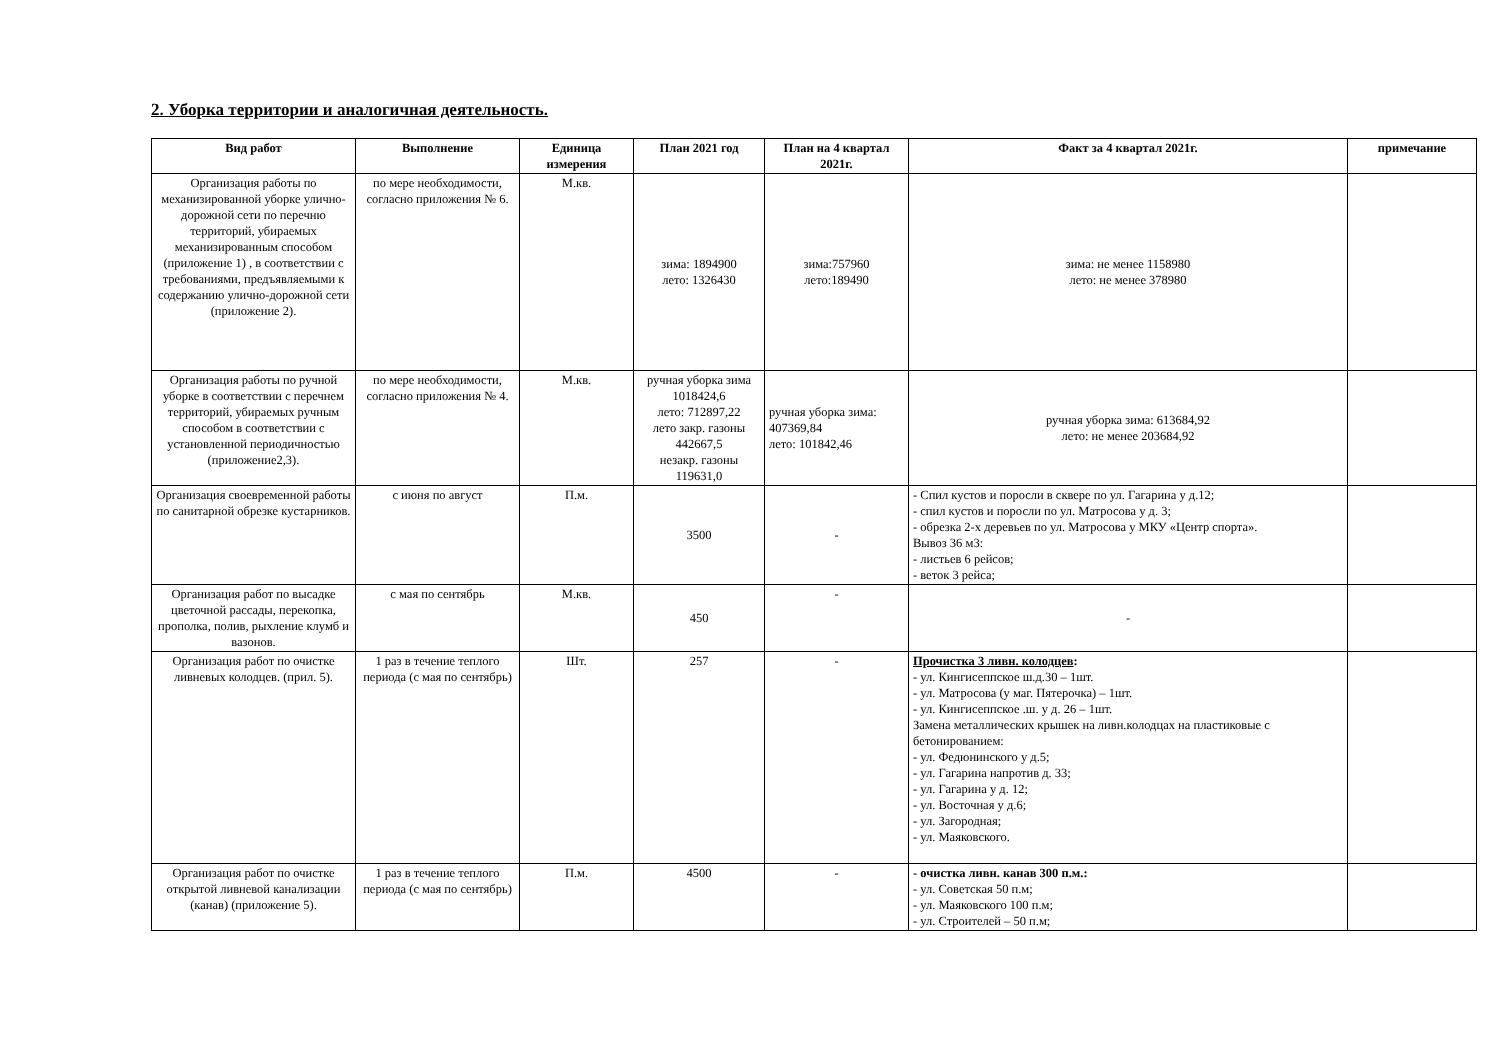2. Уборка территории и аналогичная деятельность.
| Вид работ | Выполнение | Единица измерения | План 2021 год | План на 4 квартал 2021г. | Факт за 4 квартал 2021г. | примечание |
| --- | --- | --- | --- | --- | --- | --- |
| Организация работы по механизированной уборке улично-дорожной сети по перечню территорий, убираемых механизированным способом (приложение 1) , в соответствии с требованиями, предъявляемыми к содержанию улично-дорожной сети (приложение 2). | по мере необходимости, согласно приложения № 6. | М.кв. | зима: 1894900 лето: 1326430 | зима:757960 лето:189490 | зима: не менее 1158980 лето: не менее 378980 | |
| Организация работы по ручной уборке в соответствии с перечнем территорий, убираемых ручным способом в соответствии с установленной периодичностью (приложение2,3). | по мере необходимости, согласно приложения № 4. | М.кв. | ручная уборка зима 1018424,6 лето: 712897,22 лето закр. газоны 442667,5 незакр. газоны 119631,0 | ручная уборка зима: 407369,84 лето: 101842,46 | ручная уборка зима: 613684,92 лето: не менее 203684,92 | |
| Организация своевременной работы по санитарной обрезке кустарников. | с июня по август | П.м. | 3500 | - | - Спил кустов и поросли в сквере по ул. Гагарина у д.12; - спил кустов и поросли по ул. Матросова у д. 3; - обрезка 2-х деревьев по ул. Матросова у МКУ «Центр спорта». Вывоз 36 м3: - листьев 6 рейсов; - веток 3 рейса; | |
| Организация работ по высадке цветочной рассады, перекопка, прополка, полив, рыхление клумб и вазонов. | с мая по сентябрь | М.кв. | 450 | - | - | |
| Организация работ по очистке ливневых колодцев. (прил. 5). | 1 раз в течение теплого периода (с мая по сентябрь) | Шт. | 257 | - | Прочистка 3 ливн. колодцев : - ул. Кингисеппское ш.д.30 – 1шт. - ул. Матросова (у маг. Пятерочка) – 1шт. - ул. Кингисеппское .ш. у д. 26 – 1шт. Замена металлических крышек на ливн.колодцах на пластиковые с бетонированием: - ул. Федюнинского у д.5; - ул. Гагарина напротив д. 33; - ул. Гагарина у д. 12; - ул. Восточная у д.6; - ул. Загородная; - ул. Маяковского. | |
| Организация работ по очистке открытой ливневой канализации (канав) (приложение 5). | 1 раз в течение теплого периода (с мая по сентябрь) | П.м. | 4500 | - | - очистка ливн. канав 300 п.м.: - ул. Советская 50 п.м; - ул. Маяковского 100 п.м; - ул. Строителей – 50 п.м; | |